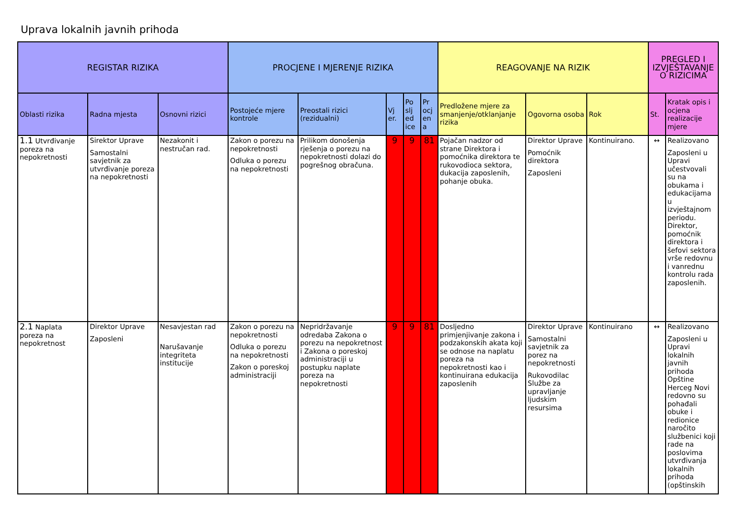Uprava lokalnih javnih prihoda
| REGISTAR RIZIKA | | | PROCJENE I MJERENJE RIZIKA | | | | | REAGOVANJE NA RIZIK | | | PREGLED I IZVJEŠTAVANJE O RIZICIMA | |
| --- | --- | --- | --- | --- | --- | --- | --- | --- | --- | --- | --- | --- |
| Oblasti rizika | Radna mjesta | Osnovni rizici | Postojeće mjere kontrole | Preostali rizici (rezidualni) | Vj er. | Po slj ed ice | Pr ocj en a | Predložene mjere za smanjenje/otklanjanje rizika | Ogovorna osoba | Rok | St. | Kratak opis i ocjena realizacije mjere |
| 1.1 Utvrđivanje poreza na nepokretnosti | Sirektor Uprave Samostalni savjetnik za utvrđivanje poreza na nepokretnosti | Nezakonit i nestručan rad. | Zakon o porezu na nepokretnosti Odluka o porezu na nepokretnosti | Prilikom donošenja rješenja o porezu na nepokretnosti dolazi do pogrešnog obračuna. | 9 | 9 | 81 | Pojačan nadzor od strane Direktora i pomoćnika direktora te rukovodioca sektora, dukacija zaposlenih, pohanje obuka. | Direktor Uprave Pomoćnik direktora Zaposleni | Kontinuirano. | ↔ | Realizovano Zaposleni u Upravi učestvovali su na obukama i edukacijama u izvještajnom periodu. Direktor, pomoćnik direktora i šefovi sektora vrše redovnu i vanrednu kontrolu rada zaposlenih. |
| 2.1 Naplata poreza na nepokretnost | Direktor Uprave Zaposleni | Nesavjestan rad Narušavanje integriteta institucije | Zakon o porezu na nepokretnosti Odluka o porezu na nepokretnosti Zakon o poreskoj administraciji | Nepridržavanje odredaba Zakona o porezu na nepokretnost i Zakona o poreskoj administraciji u postupku naplate poreza na nepokretnosti | 9 | 9 | 81 | Dosljedno primjenjivanje zakona i podzakonskih akata koji se odnose na naplatu poreza na nepokretnosti kao i kontinuirana edukacija zaposlenih | Direktor Uprave Samostalni savjetnik za porez na nepokretnosti Rukovodilac Službe za upravljanje ljudskim resursima | Kontinuirano | ↔ | Realizovano Zaposleni u Upravi lokalnih javnih prihoda Opštine Herceg Novi redovno su pohađali obuke i redionice naročito službenici koji rade na poslovima utvrđivanja lokalnih prihoda (opštinskih |